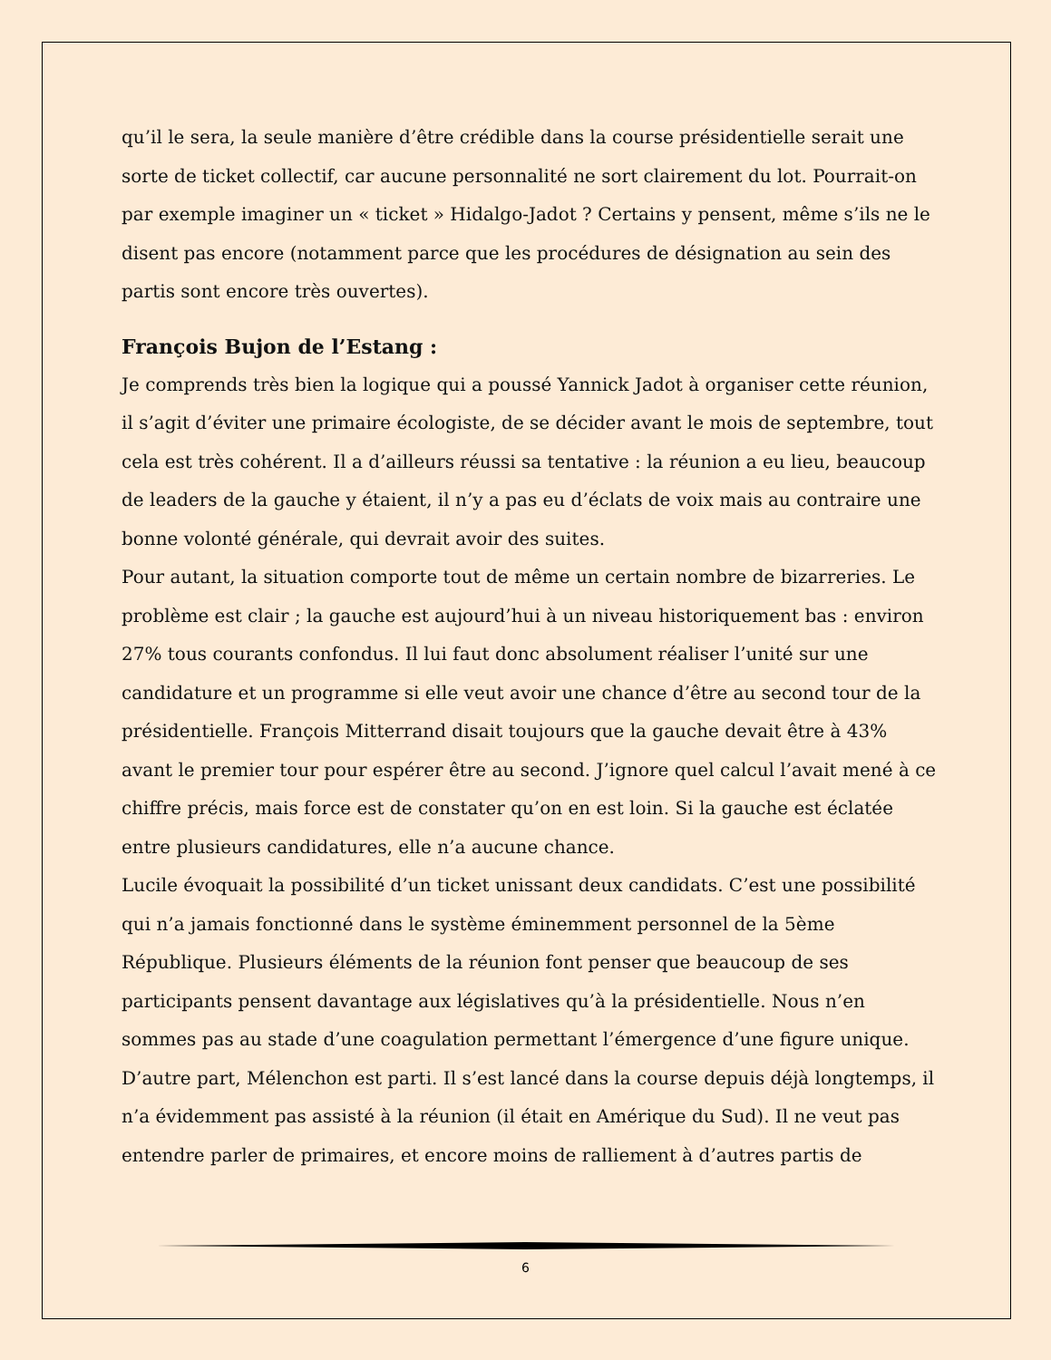qu’il le sera, la seule manière d’être crédible dans la course présidentielle serait une sorte de ticket collectif, car aucune personnalité ne sort clairement du lot. Pourrait-on par exemple imaginer un « ticket » Hidalgo-Jadot ? Certains y pensent, même s’ils ne le disent pas encore (notamment parce que les procédures de désignation au sein des partis sont encore très ouvertes).
François Bujon de l’Estang :
Je comprends très bien la logique qui a poussé Yannick Jadot à organiser cette réunion, il s’agit d’éviter une primaire écologiste, de se décider avant le mois de septembre, tout cela est très cohérent. Il a d’ailleurs réussi sa tentative : la réunion a eu lieu, beaucoup de leaders de la gauche y étaient, il n’y a pas eu d’éclats de voix mais au contraire une bonne volonté générale, qui devrait avoir des suites.
Pour autant, la situation comporte tout de même un certain nombre de bizarreries. Le problème est clair ; la gauche est aujourd’hui à un niveau historiquement bas : environ 27% tous courants confondus. Il lui faut donc absolument réaliser l’unité sur une candidature et un programme si elle veut avoir une chance d’être au second tour de la présidentielle. François Mitterrand disait toujours que la gauche devait être à 43% avant le premier tour pour espérer être au second. J’ignore quel calcul l’avait mené à ce chiffre précis, mais force est de constater qu’on en est loin. Si la gauche est éclatée entre plusieurs candidatures, elle n’a aucune chance.
Lucile évoquait la possibilité d’un ticket unissant deux candidats. C’est une possibilité qui n’a jamais fonctionné dans le système éminemment personnel de la 5ème République. Plusieurs éléments de la réunion font penser que beaucoup de ses participants pensent davantage aux législatives qu’à la présidentielle. Nous n’en sommes pas au stade d’une coagulation permettant l’émergence d’une figure unique. D’autre part, Mélenchon est parti. Il s’est lancé dans la course depuis déjà longtemps, il n’a évidemment pas assisté à la réunion (il était en Amérique du Sud). Il ne veut pas entendre parler de primaires, et encore moins de ralliement à d’autres partis de
6